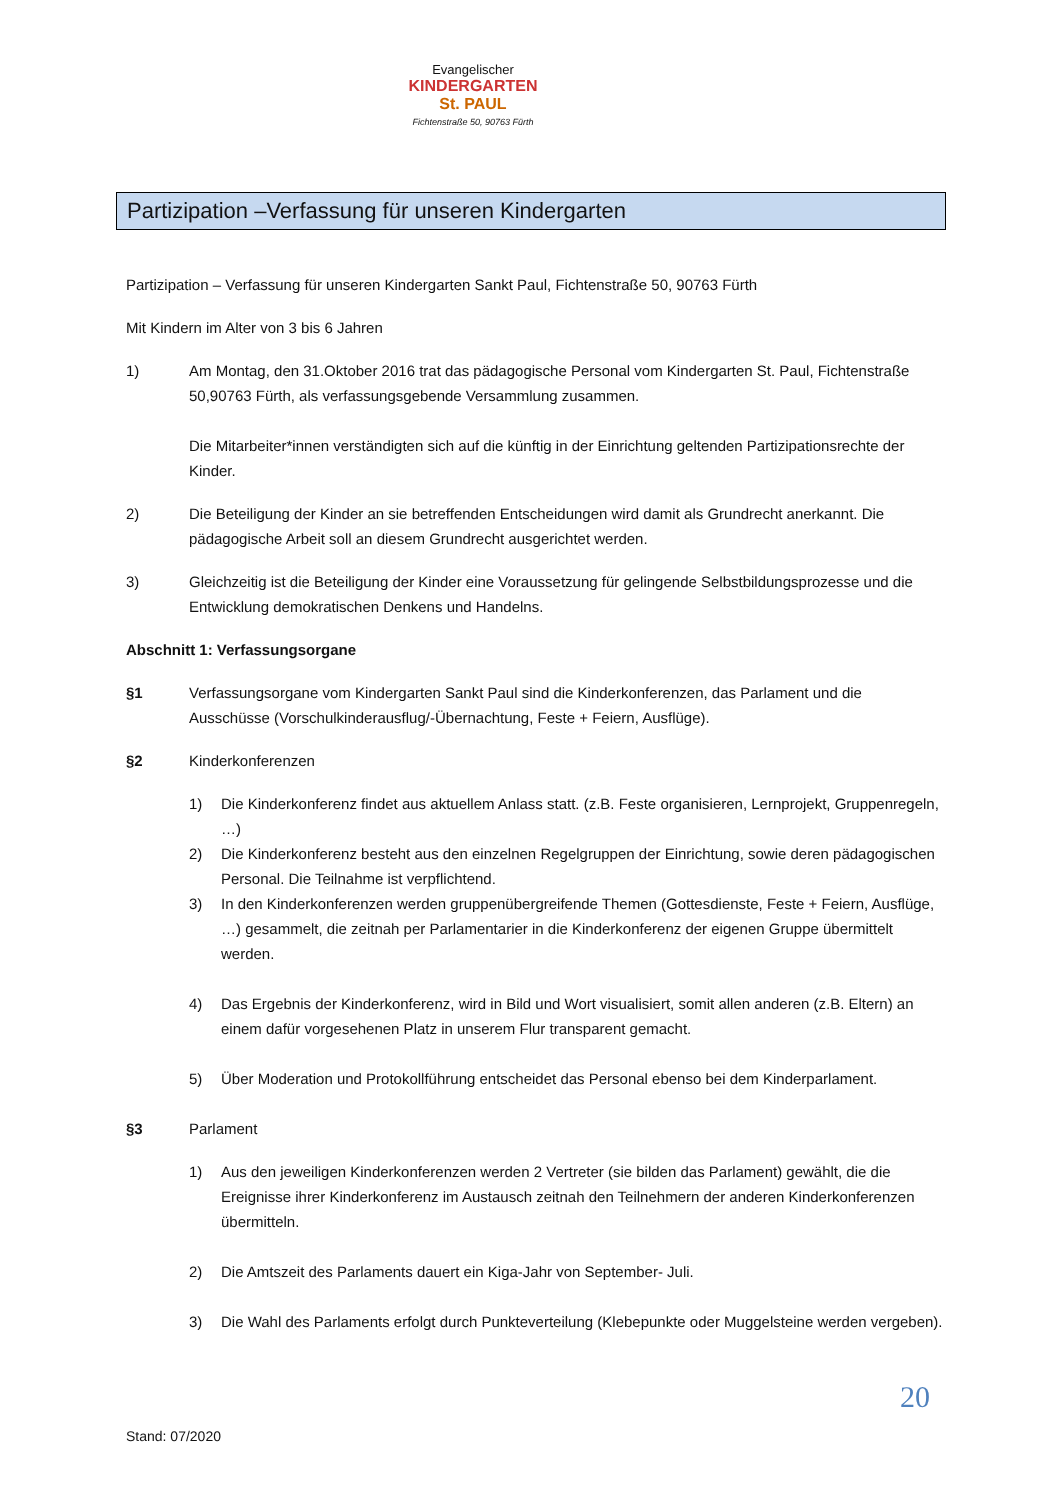Evangelischer
KINDERGARTEN
St. PAUL
Fichtenstraße 50, 90763 Fürth
Partizipation –Verfassung für unseren Kindergarten
Partizipation – Verfassung für unseren Kindergarten Sankt Paul, Fichtenstraße 50, 90763 Fürth
Mit Kindern im Alter von 3 bis 6 Jahren
1) Am Montag, den 31.Oktober 2016 trat das pädagogische Personal vom Kindergarten St. Paul, Fichtenstraße 50,90763 Fürth, als verfassungsgebende Versammlung zusammen.
Die Mitarbeiter*innen verständigten sich auf die künftig in der Einrichtung geltenden Partizipationsrechte der Kinder.
2) Die Beteiligung der Kinder an sie betreffenden Entscheidungen wird damit als Grundrecht anerkannt. Die pädagogische Arbeit soll an diesem Grundrecht ausgerichtet werden.
3) Gleichzeitig ist die Beteiligung der Kinder eine Voraussetzung für gelingende Selbstbildungsprozesse und die Entwicklung demokratischen Denkens und Handelns.
Abschnitt 1: Verfassungsorgane
§1 Verfassungsorgane vom Kindergarten Sankt Paul sind die Kinderkonferenzen, das Parlament und die Ausschüsse (Vorschulkinderausflug/-Übernachtung, Feste + Feiern, Ausflüge).
§2 Kinderkonferenzen
1) Die Kinderkonferenz findet aus aktuellem Anlass statt. (z.B. Feste organisieren, Lernprojekt, Gruppenregeln, …)
2) Die Kinderkonferenz besteht aus den einzelnen Regelgruppen der Einrichtung, sowie deren pädagogischen Personal. Die Teilnahme ist verpflichtend.
3) In den Kinderkonferenzen werden gruppenübergreifende Themen (Gottesdienste, Feste + Feiern, Ausflüge, …) gesammelt, die zeitnah per Parlamentarier in die Kinderkonferenz der eigenen Gruppe übermittelt werden.
4) Das Ergebnis der Kinderkonferenz, wird in Bild und Wort visualisiert, somit allen anderen (z.B. Eltern) an einem dafür vorgesehenen Platz in unserem Flur transparent gemacht.
5) Über Moderation und Protokollführung entscheidet das Personal ebenso bei dem Kinderparlament.
§3 Parlament
1) Aus den jeweiligen Kinderkonferenzen werden 2 Vertreter (sie bilden das Parlament) gewählt, die die Ereignisse ihrer Kinderkonferenz im Austausch zeitnah den Teilnehmern der anderen Kinderkonferenzen übermitteln.
2) Die Amtszeit des Parlaments dauert ein Kiga-Jahr von September- Juli.
3) Die Wahl des Parlaments erfolgt durch Punkteverteilung (Klebepunkte oder Muggelsteine werden vergeben).
20
Stand: 07/2020